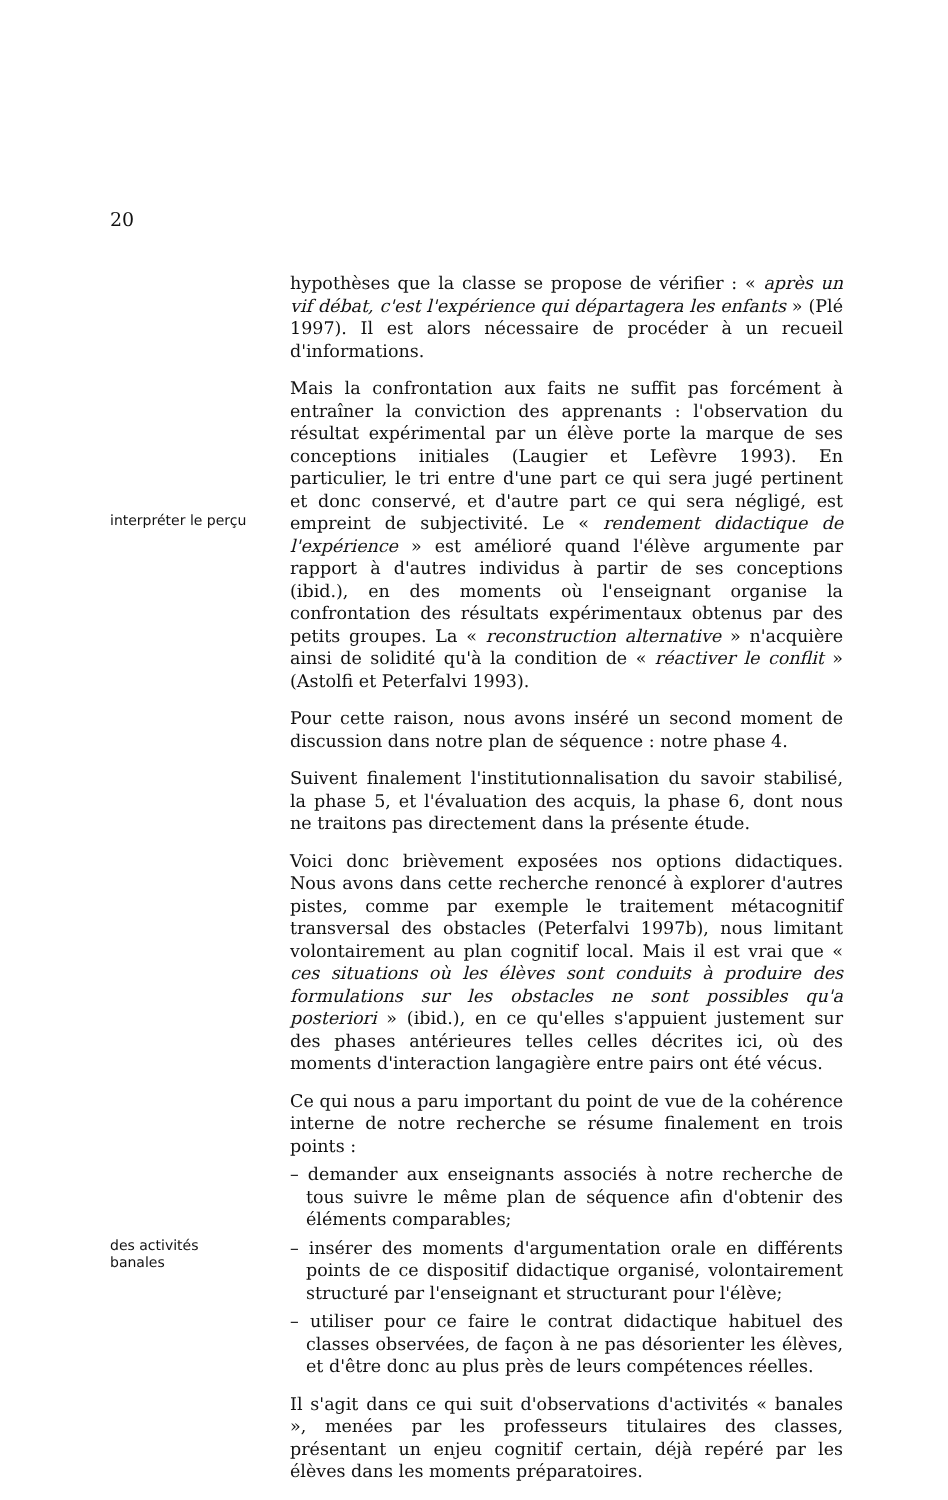20
hypothèses que la classe se propose de vérifier : « après un vif débat, c'est l'expérience qui départagera les enfants » (Plé 1997). Il est alors nécessaire de procéder à un recueil d'informations.
interpréter le perçu
Mais la confrontation aux faits ne suffit pas forcément à entraîner la conviction des apprenants : l'observation du résultat expérimental par un élève porte la marque de ses conceptions initiales (Laugier et Lefèvre 1993). En particulier, le tri entre d'une part ce qui sera jugé pertinent et donc conservé, et d'autre part ce qui sera négligé, est empreint de subjectivité. Le « rendement didactique de l'expérience » est amélioré quand l'élève argumente par rapport à d'autres individus à partir de ses conceptions (ibid.), en des moments où l'enseignant organise la confrontation des résultats expérimentaux obtenus par des petits groupes. La « reconstruction alternative » n'acquière ainsi de solidité qu'à la condition de « réactiver le conflit » (Astolfi et Peterfalvi 1993).
Pour cette raison, nous avons inséré un second moment de discussion dans notre plan de séquence : notre phase 4.
Suivent finalement l'institutionnalisation du savoir stabilisé, la phase 5, et l'évaluation des acquis, la phase 6, dont nous ne traitons pas directement dans la présente étude.
Voici donc brièvement exposées nos options didactiques. Nous avons dans cette recherche renoncé à explorer d'autres pistes, comme par exemple le traitement métacognitif transversal des obstacles (Peterfalvi 1997b), nous limitant volontairement au plan cognitif local. Mais il est vrai que « ces situations où les élèves sont conduits à produire des formulations sur les obstacles ne sont possibles qu'a posteriori » (ibid.), en ce qu'elles s'appuient justement sur des phases antérieures telles celles décrites ici, où des moments d'interaction langagière entre pairs ont été vécus.
Ce qui nous a paru important du point de vue de la cohérence interne de notre recherche se résume finalement en trois points :
– demander aux enseignants associés à notre recherche de tous suivre le même plan de séquence afin d'obtenir des éléments comparables;
des activités
banales
– insérer des moments d'argumentation orale en différents points de ce dispositif didactique organisé, volontairement structuré par l'enseignant et structurant pour l'élève;
– utiliser pour ce faire le contrat didactique habituel des classes observées, de façon à ne pas désorienter les élèves, et d'être donc au plus près de leurs compétences réelles.
Il s'agit dans ce qui suit d'observations d'activités « banales », menées par les professeurs titulaires des classes, présentant un enjeu cognitif certain, déjà repéré par les élèves dans les moments préparatoires.